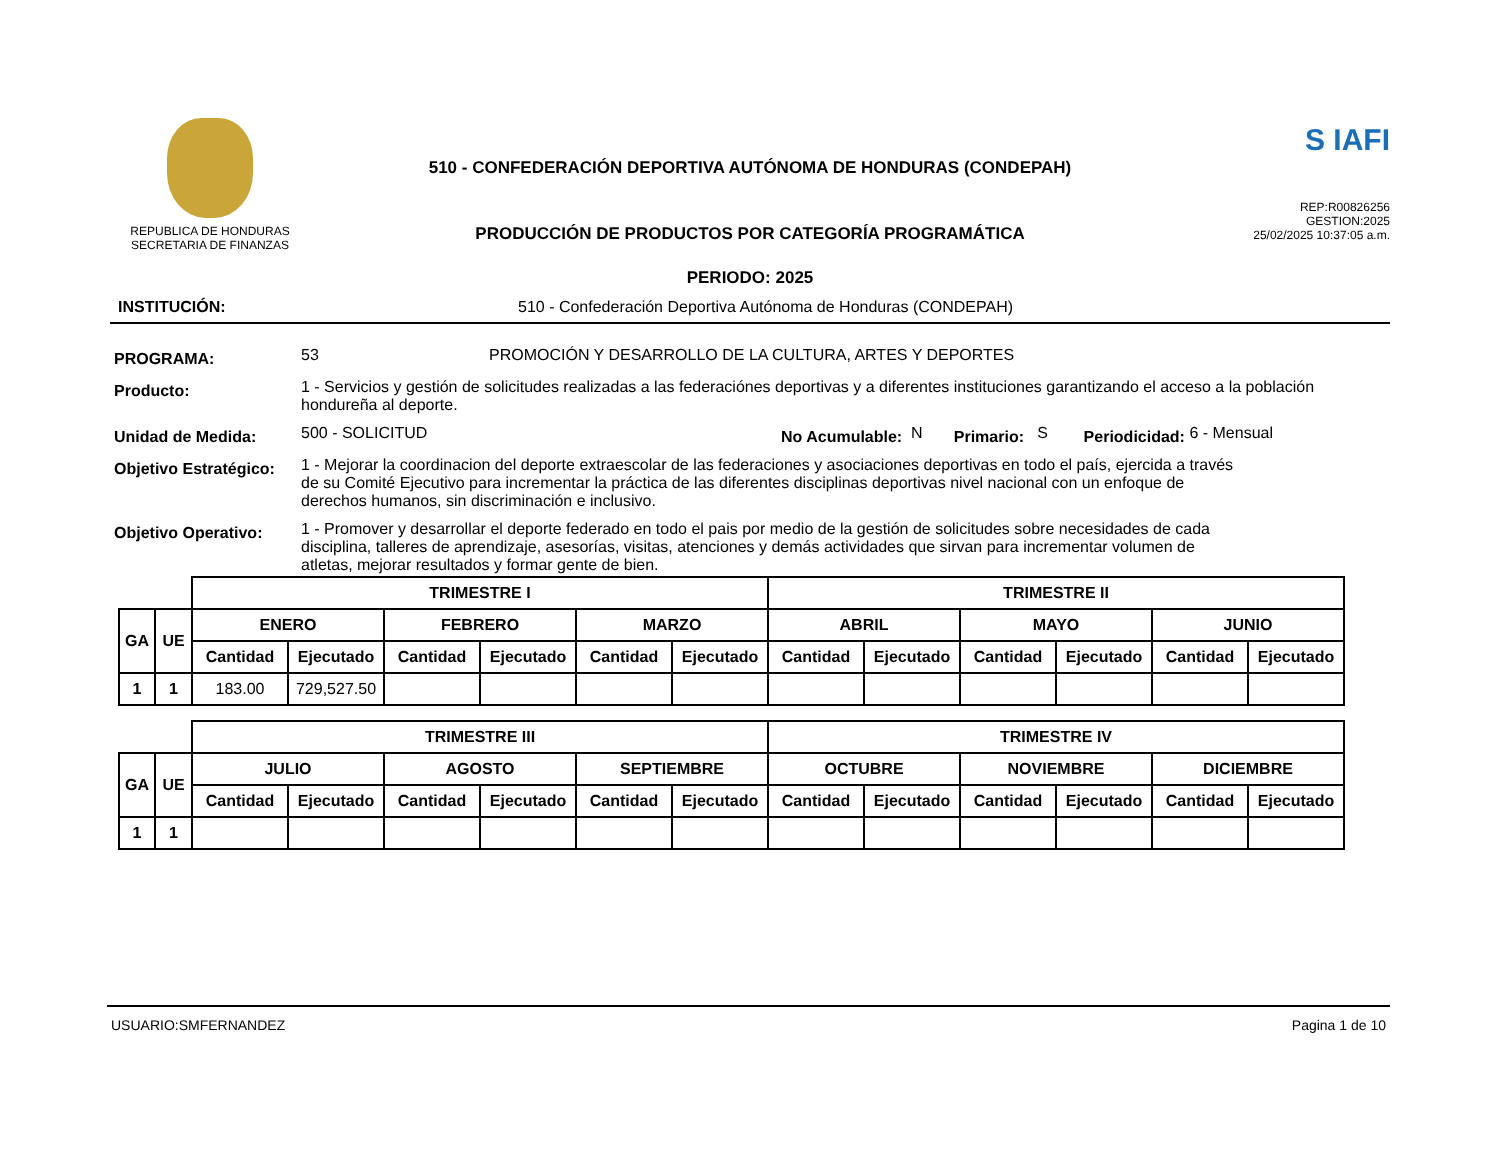REPUBLICA DE HONDURAS
SECRETARIA DE FINANZAS
510 - CONFEDERACIÓN DEPORTIVA AUTÓNOMA DE HONDURAS (CONDEPAH)
PRODUCCIÓN DE PRODUCTOS POR CATEGORÍA PROGRAMÁTICA
PERIODO: 2025
S IAFI
REP:R00826256
GESTION:2025
25/02/2025 10:37:05 a.m.
INSTITUCIÓN: 510 - Confederación Deportiva Autónoma de Honduras (CONDEPAH)
PROGRAMA: 53 PROMOCIÓN Y DESARROLLO DE LA CULTURA, ARTES Y DEPORTES
Producto: 1 - Servicios y gestión de solicitudes realizadas a las federaciónes deportivas y a diferentes instituciones garantizando el acceso a la población hondureña al deporte.
Unidad de Medida: 500 - SOLICITUD No Acumulable: N Primario: S Periodicidad: 6 - Mensual
Objetivo Estratégico: 1 - Mejorar la coordinacion del deporte extraescolar de las federaciones y asociaciones deportivas en todo el país, ejercida a través de su Comité Ejecutivo para incrementar la práctica de las diferentes disciplinas deportivas nivel nacional con un enfoque de derechos humanos, sin discriminación e inclusivo.
Objetivo Operativo: 1 - Promover y desarrollar el deporte federado en todo el pais por medio de la gestión de solicitudes sobre necesidades de cada disciplina, talleres de aprendizaje, asesorías, visitas, atenciones y demás actividades que sirvan para incrementar volumen de atletas, mejorar resultados y formar gente de bien.
| | | TRIMESTRE I | | | | | | TRIMESTRE II | | | | | |
| GA | UE | ENERO | | FEBRERO | | MARZO | | ABRIL | | MAYO | | JUNIO | |
| | | Cantidad | Ejecutado | Cantidad | Ejecutado | Cantidad | Ejecutado | Cantidad | Ejecutado | Cantidad | Ejecutado | Cantidad | Ejecutado |
| 1 | 1 | 183.00 | 729,527.50 | | | | | | | | | | |
| | | TRIMESTRE III | | | | | | TRIMESTRE IV | | | | | |
| GA | UE | JULIO | | AGOSTO | | SEPTIEMBRE | | OCTUBRE | | NOVIEMBRE | | DICIEMBRE | |
| | | Cantidad | Ejecutado | Cantidad | Ejecutado | Cantidad | Ejecutado | Cantidad | Ejecutado | Cantidad | Ejecutado | Cantidad | Ejecutado |
| 1 | 1 | | | | | | | | | | | | |
USUARIO:SMFERNANDEZ Pagina 1 de 10